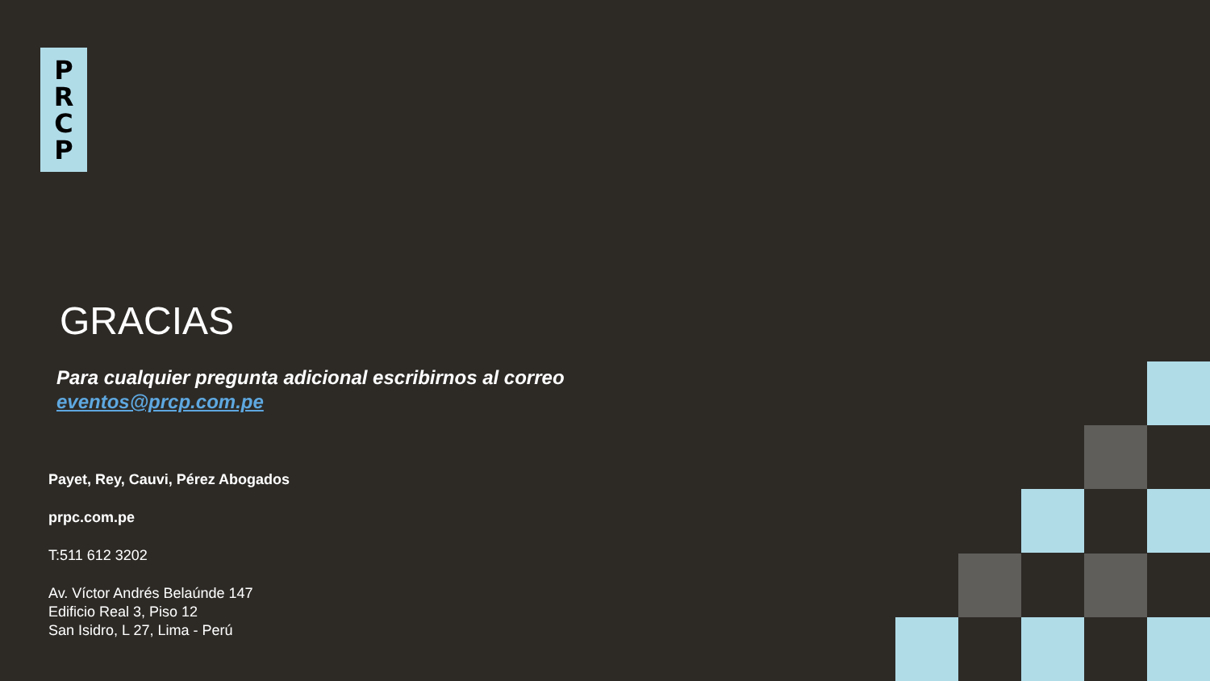P
R
C
P
GRACIAS
Para cualquier pregunta adicional escribirnos al correo
eventos@prcp.com.pe
Payet, Rey, Cauvi, Pérez Abogados
prpc.com.pe
T:511 612 3202
Av. Víctor Andrés Belaúnde 147
Edificio Real 3, Piso 12
San Isidro, L 27, Lima - Perú